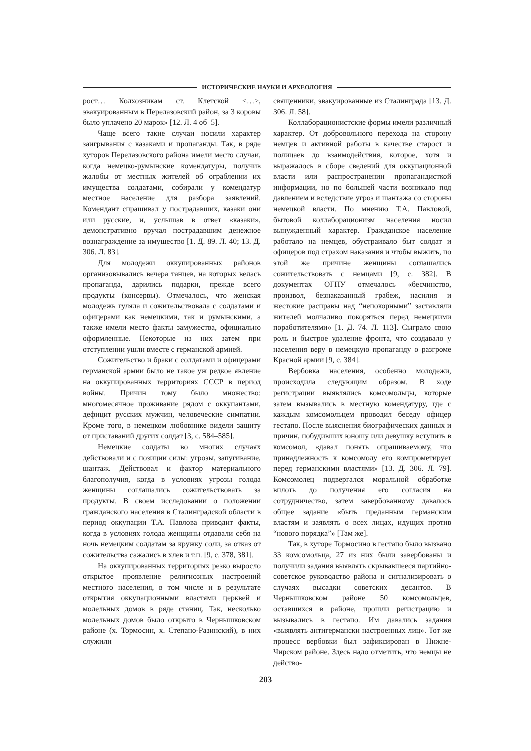ИСТОРИЧЕСКИЕ НАУКИ И АРХЕОЛОГИЯ
рост… Колхозникам ст. Клетской <…>, эвакуированным в Перелазовский район, за 3 коровы было уплачено 20 марок» [12. Л. 4 об–5].
Чаще всего такие случаи носили характер заигрывания с казаками и пропаганды. Так, в ряде хуторов Перелазовского района имели место случаи, когда немецко-румынские комендатуры, получив жалобы от местных жителей об ограблении их имущества солдатами, собирали у комендатур местное население для разбора заявлений. Комендант спрашивал у пострадавших, казаки они или русские, и, услышав в ответ «казаки», демонстративно вручал пострадавшим денежное вознаграждение за имущество [1. Д. 89. Л. 40; 13. Д. 306. Л. 83].
Для молодежи оккупированных районов организовывались вечера танцев, на которых велась пропаганда, дарились подарки, прежде всего продукты (консервы). Отмечалось, что женская молодежь гуляла и сожительствовала с солдатами и офицерами как немецкими, так и румынскими, а также имели место факты замужества, официально оформленные. Некоторые из них затем при отступлении ушли вместе с германской армией.
Сожительство и браки с солдатами и офицерами германской армии было не такое уж редкое явление на оккупированных территориях СССР в период войны. Причин тому было множество: многомесячное проживание рядом с оккупантами, дефицит русских мужчин, человеческие симпатии. Кроме того, в немецком любовнике видели защиту от приставаний других солдат [3, с. 584–585].
Немецкие солдаты во многих случаях действовали и с позиции силы: угрозы, запугивание, шантаж. Действовал и фактор материального благополучия, когда в условиях угрозы голода женщины соглашались сожительствовать за продукты. В своем исследовании о положении гражданского населения в Сталинградской области в период оккупации Т.А. Павлова приводит факты, когда в условиях голода женщины отдавали себя на ночь немецким солдатам за кружку соли, за отказ от сожительства сажались в хлев и т.п. [9, с. 378, 381].
На оккупированных территориях резко выросло открытое проявление религиозных настроений местного населения, в том числе и в результате открытия оккупационными властями церквей и молельных домов в ряде станиц. Так, несколько молельных домов было открыто в Чернышковском районе (х. Тормосин, х. Степано-Разинский), в них служили
священники, эвакуированные из Сталинграда [13. Д. 306. Л. 58].
Коллаборационистские формы имели различный характер. От добровольного перехода на сторону немцев и активной работы в качестве старост и полицаев до взаимодействия, которое, хотя и выражалось в сборе сведений для оккупационной власти или распространении пропагандисткой информации, но по большей части возникало под давлением и вследствие угроз и шантажа со стороны немецкой власти. По мнению Т.А. Павловой, бытовой коллаборационизм населения носил вынужденный характер. Гражданское население работало на немцев, обустраивало быт солдат и офицеров под страхом наказания и чтобы выжить, по этой же причине женщины соглашались сожительствовать с немцами [9, с. 382]. В документах ОГПУ отмечалось «бесчинство, произвол, безнаказанный грабеж, насилия и жестокие расправы над “непокорными” заставляли жителей молчаливо покоряться перед немецкими поработителями» [1. Д. 74. Л. 113]. Сыграло свою роль и быстрое удаление фронта, что создавало у населения веру в немецкую пропаганду о разгроме Красной армии [9, с. 384].
Вербовка населения, особенно молодежи, происходила следующим образом. В ходе регистрации выявлялись комсомольцы, которые затем вызывались в местную комендатуру, где с каждым комсомольцем проводил беседу офицер гестапо. После выяснения биографических данных и причин, побудивших юношу или девушку вступить в комсомол, «давал понять опрашиваемому, что принадлежность к комсомолу его компрометирует перед германскими властями» [13. Д. 306. Л. 79]. Комсомолец подвергался моральной обработке вплоть до получения его согласия на сотрудничество, затем завербованному давалось общее задание «быть преданным германским властям и заявлять о всех лицах, идущих против “нового порядка”» [Там же].
Так, в хуторе Тормосино в гестапо было вызвано 33 комсомольца, 27 из них были завербованы и получили задания выявлять скрывавшееся партийно-советское руководство района и сигнализировать о случаях высадки советских десантов. В Чернышковском районе 50 комсомольцев, оставшихся в районе, прошли регистрацию и вызывались в гестапо. Им давались задания «выявлять антигермански настроенных лиц». Тот же процесс вербовки был зафиксирован в Нижне-Чирском районе. Здесь надо отметить, что немцы не действо-
203